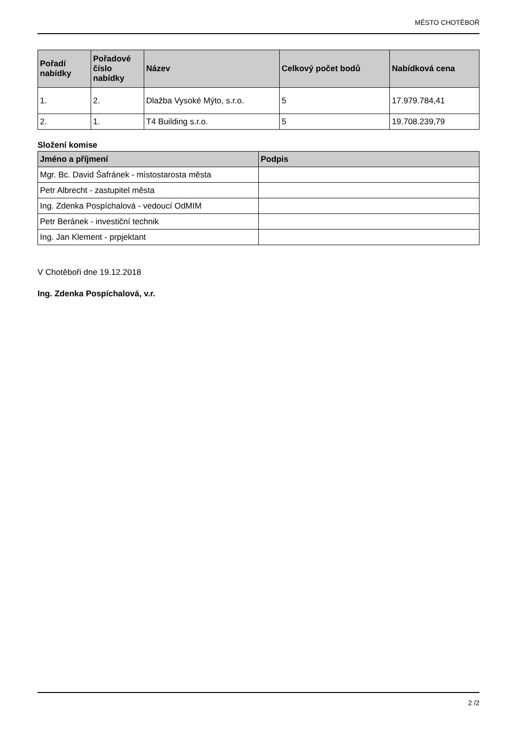MĚSTO CHOTĚBOŘ
| Pořadí nabídky | Pořadové číslo nabídky | Název | Celkový počet bodů | Nabídková cena |
| --- | --- | --- | --- | --- |
| 1. | 2. | Dlažba Vysoké Mýto, s.r.o. | 5 | 17.979.784,41 |
| 2. | 1. | T4 Building s.r.o. | 5 | 19.708.239,79 |
Složení komise
| Jméno a příjmení | Podpis |
| --- | --- |
| Mgr. Bc. David Šafránek - místostarosta města | |
| Petr Albrecht - zastupitel města | |
| Ing. Zdenka Pospíchalová - vedoucí OdMIM | |
| Petr Beránek - investiční technik | |
| Ing. Jan Klement - prpjektant | |
V Chotěboři dne 19.12.2018
Ing. Zdenka Pospíchalová, v.r.
2 /2